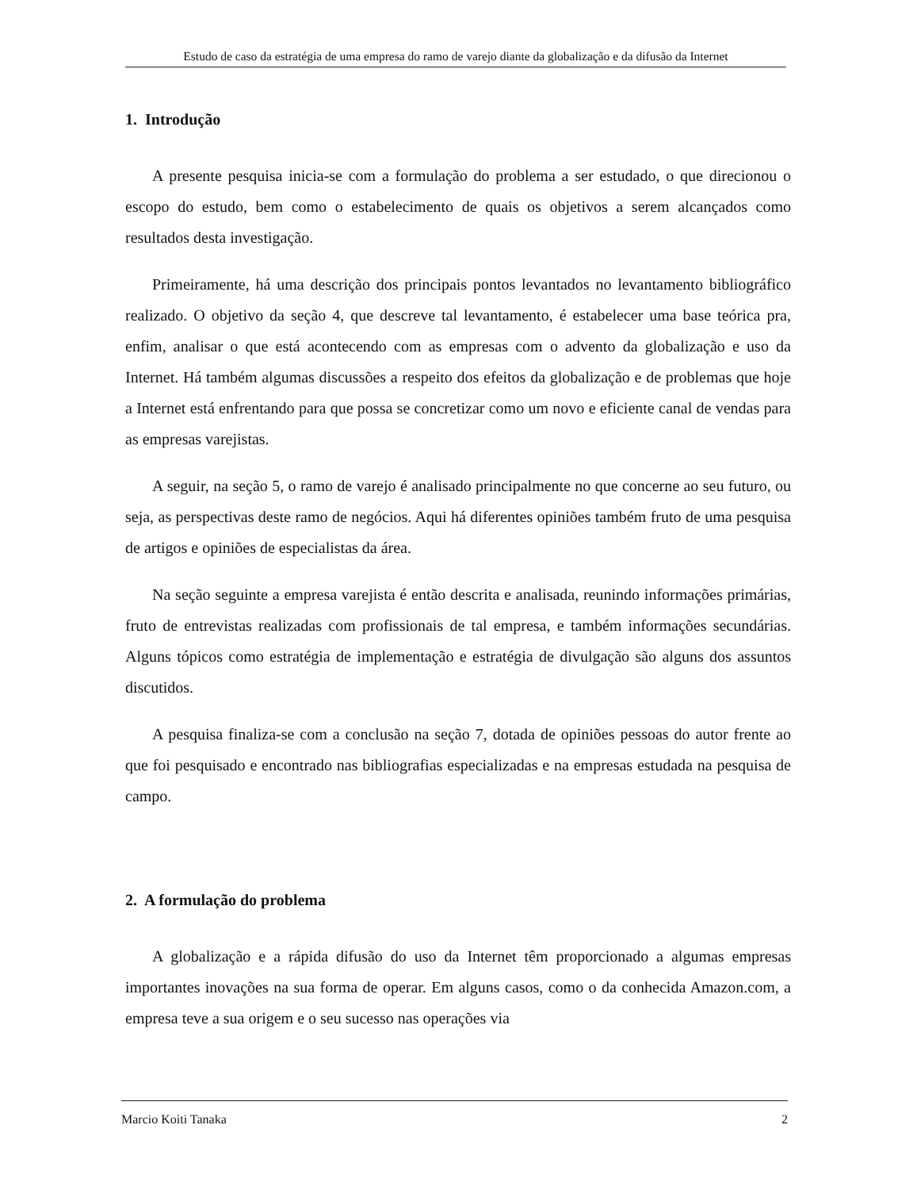Estudo de caso da estratégia de uma empresa do ramo de varejo diante da globalização e da difusão da Internet
1. Introdução
A presente pesquisa inicia-se com a formulação do problema a ser estudado, o que direcionou o escopo do estudo, bem como o estabelecimento de quais os objetivos a serem alcançados como resultados desta investigação.
Primeiramente, há uma descrição dos principais pontos levantados no levantamento bibliográfico realizado. O objetivo da seção 4, que descreve tal levantamento, é estabelecer uma base teórica pra, enfim, analisar o que está acontecendo com as empresas com o advento da globalização e uso da Internet. Há também algumas discussões a respeito dos efeitos da globalização e de problemas que hoje a Internet está enfrentando para que possa se concretizar como um novo e eficiente canal de vendas para as empresas varejistas.
A seguir, na seção 5, o ramo de varejo é analisado principalmente no que concerne ao seu futuro, ou seja, as perspectivas deste ramo de negócios. Aqui há diferentes opiniões também fruto de uma pesquisa de artigos e opiniões de especialistas da área.
Na seção seguinte a empresa varejista é então descrita e analisada, reunindo informações primárias, fruto de entrevistas realizadas com profissionais de tal empresa, e também informações secundárias. Alguns tópicos como estratégia de implementação e estratégia de divulgação são alguns dos assuntos discutidos.
A pesquisa finaliza-se com a conclusão na seção 7, dotada de opiniões pessoas do autor frente ao que foi pesquisado e encontrado nas bibliografias especializadas e na empresas estudada na pesquisa de campo.
2. A formulação do problema
A globalização e a rápida difusão do uso da Internet têm proporcionado a algumas empresas importantes inovações na sua forma de operar. Em alguns casos, como o da conhecida Amazon.com, a empresa teve a sua origem e o seu sucesso nas operações via
Marcio Koiti Tanaka 2